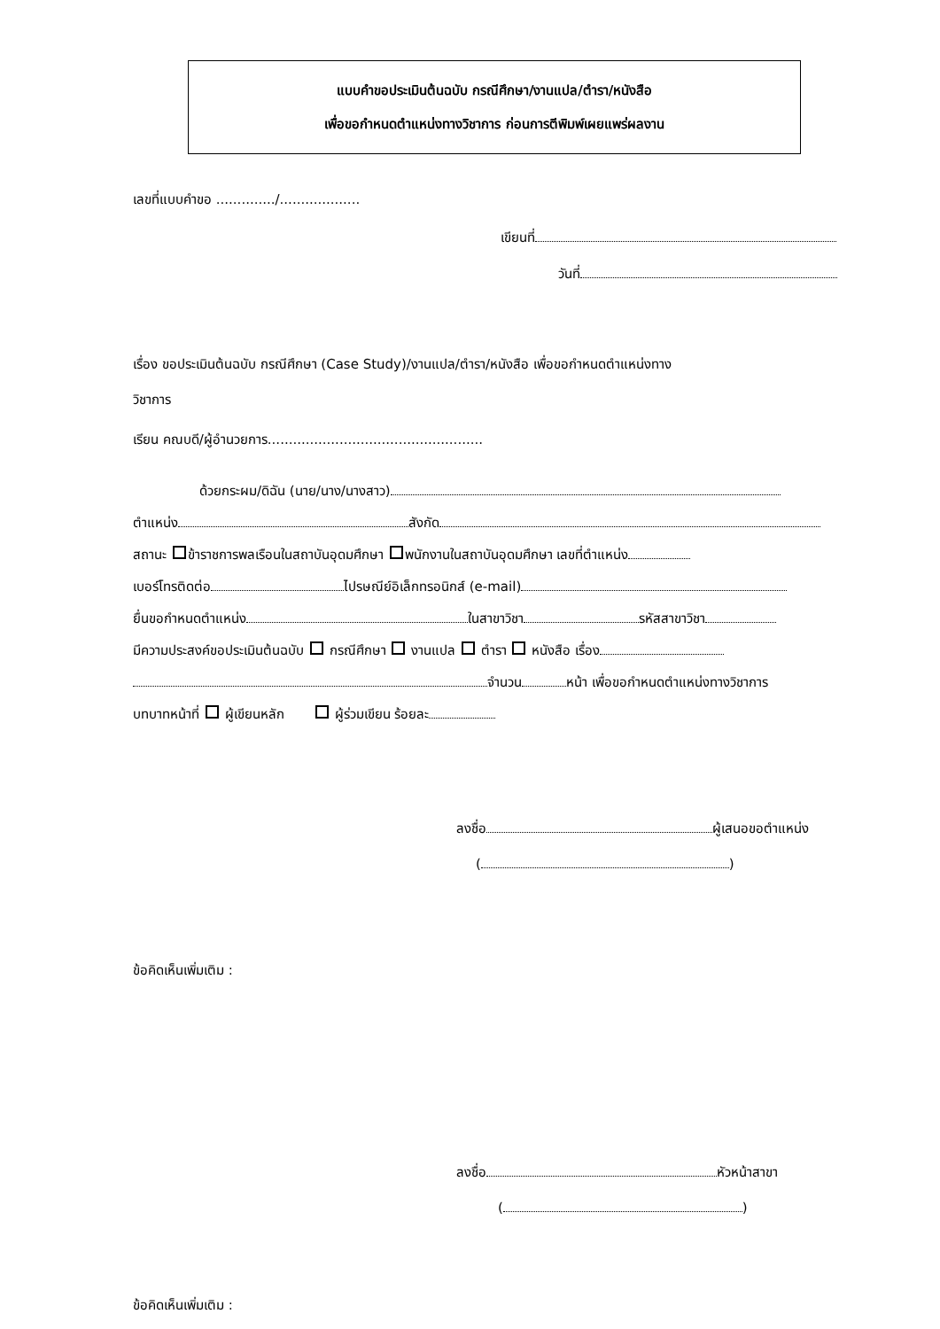แบบคำขอประเมินต้นฉบับ กรณีศึกษา/งานแปล/ตำรา/หนังสือ
เพื่อขอกำหนดตำแหน่งทางวิชาการ ก่อนการตีพิมพ์เผยแพร่ผลงาน
เลขที่แบบคำขอ ............../...................
เขียนที่
วันที่
เรื่อง ขอประเมินต้นฉบับ กรณีศึกษา (Case Study)/งานแปล/ตำรา/หนังสือ เพื่อขอกำหนดตำแหน่งทาง
วิชาการ
เรียน คณบดี/ผู้อำนวยการ...................................................
ด้วยกระผม/ดิฉัน (นาย/นาง/นางสาว)
ตำแหน่ง สังกัด
สถานะ ข้าราชการพลเรือนในสถาบันอุดมศึกษา พนักงานในสถาบันอุดมศึกษา เลขที่ตำแหน่ง
เบอร์โทรติดต่อ ไปรษณีย์อิเล็กทรอนิกส์ (e-mail)
ยื่นขอกำหนดตำแหน่ง ในสาขาวิชา รหัสสาขาวิชา
มีความประสงค์ขอประเมินต้นฉบับ กรณีศึกษา งานแปล ตำรา หนังสือ เรื่อง
จำนวน หน้า เพื่อขอกำหนดตำแหน่งทางวิชาการ
บทบาทหน้าที่ ผู้เขียนหลัก ผู้ร่วมเขียน ร้อยละ
ลงชื่อ ผู้เสนอขอตำแหน่ง
( )
ข้อคิดเห็นเพิ่มเติม :
ลงชื่อ หัวหน้าสาขา
( )
ข้อคิดเห็นเพิ่มเติม :